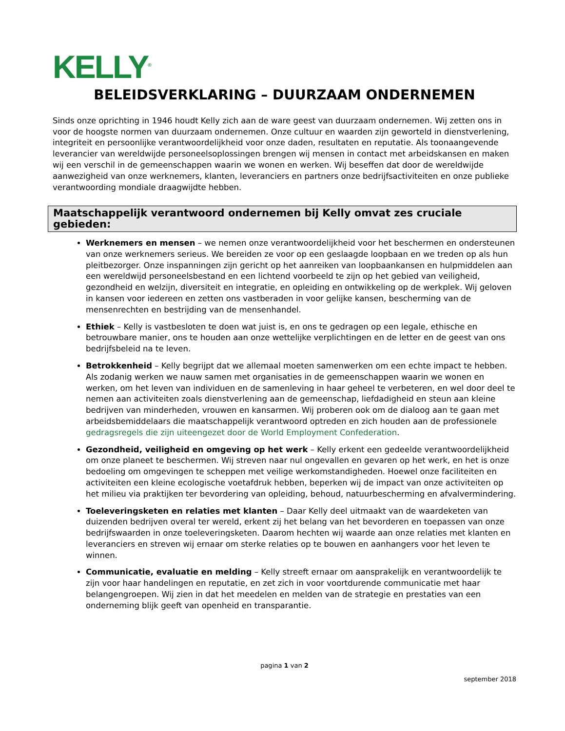KELLY<sup>®</sup>
BELEIDSVERKLARING – DUURZAAM ONDERNEMEN
Sinds onze oprichting in 1946 houdt Kelly zich aan de ware geest van duurzaam ondernemen. Wij zetten ons in voor de hoogste normen van duurzaam ondernemen. Onze cultuur en waarden zijn geworteld in dienstverlening, integriteit en persoonlijke verantwoordelijkheid voor onze daden, resultaten en reputatie. Als toonaangevende leverancier van wereldwijde personeelsoplossingen brengen wij mensen in contact met arbeidskansen en maken wij een verschil in de gemeenschappen waarin we wonen en werken. Wij beseffen dat door de wereldwijde aanwezigheid van onze werknemers, klanten, leveranciers en partners onze bedrijfsactiviteiten en onze publieke verantwoording mondiale draagwijdte hebben.
Maatschappelijk verantwoord ondernemen bij Kelly omvat zes cruciale gebieden:
Werknemers en mensen – we nemen onze verantwoordelijkheid voor het beschermen en ondersteunen van onze werknemers serieus. We bereiden ze voor op een geslaagde loopbaan en we treden op als hun pleitbezorger. Onze inspanningen zijn gericht op het aanreiken van loopbaankansen en hulpmiddelen aan een wereldwijd personeelsbestand en een lichtend voorbeeld te zijn op het gebied van veiligheid, gezondheid en welzijn, diversiteit en integratie, en opleiding en ontwikkeling op de werkplek. Wij geloven in kansen voor iedereen en zetten ons vastberaden in voor gelijke kansen, bescherming van de mensenrechten en bestrijding van de mensenhandel.
Ethiek – Kelly is vastbesloten te doen wat juist is, en ons te gedragen op een legale, ethische en betrouwbare manier, ons te houden aan onze wettelijke verplichtingen en de letter en de geest van ons bedrijfsbeleid na te leven.
Betrokkenheid – Kelly begrijpt dat we allemaal moeten samenwerken om een echte impact te hebben. Als zodanig werken we nauw samen met organisaties in de gemeenschappen waarin we wonen en werken, om het leven van individuen en de samenleving in haar geheel te verbeteren, en wel door deel te nemen aan activiteiten zoals dienstverlening aan de gemeenschap, liefdadigheid en steun aan kleine bedrijven van minderheden, vrouwen en kansarmen. Wij proberen ook om de dialoog aan te gaan met arbeidsbemiddelaars die maatschappelijk verantwoord optreden en zich houden aan de professionele gedragsregels die zijn uiteengezet door de World Employment Confederation.
Gezondheid, veiligheid en omgeving op het werk – Kelly erkent een gedeelde verantwoordelijkheid om onze planeet te beschermen. Wij streven naar nul ongevallen en gevaren op het werk, en het is onze bedoeling om omgevingen te scheppen met veilige werkomstandigheden. Hoewel onze faciliteiten en activiteiten een kleine ecologische voetafdruk hebben, beperken wij de impact van onze activiteiten op het milieu via praktijken ter bevordering van opleiding, behoud, natuurbescherming en afvalvermindering.
Toeleveringsketen en relaties met klanten – Daar Kelly deel uitmaakt van de waardeketen van duizenden bedrijven overal ter wereld, erkent zij het belang van het bevorderen en toepassen van onze bedrijfswaarden in onze toeleveringsketen. Daarom hechten wij waarde aan onze relaties met klanten en leveranciers en streven wij ernaar om sterke relaties op te bouwen en aanhangers voor het leven te winnen.
Communicatie, evaluatie en melding – Kelly streeft ernaar om aansprakelijk en verantwoordelijk te zijn voor haar handelingen en reputatie, en zet zich in voor voortdurende communicatie met haar belangengroepen. Wij zien in dat het meedelen en melden van de strategie en prestaties van een onderneming blijk geeft van openheid en transparantie.
pagina 1 van 2
september 2018